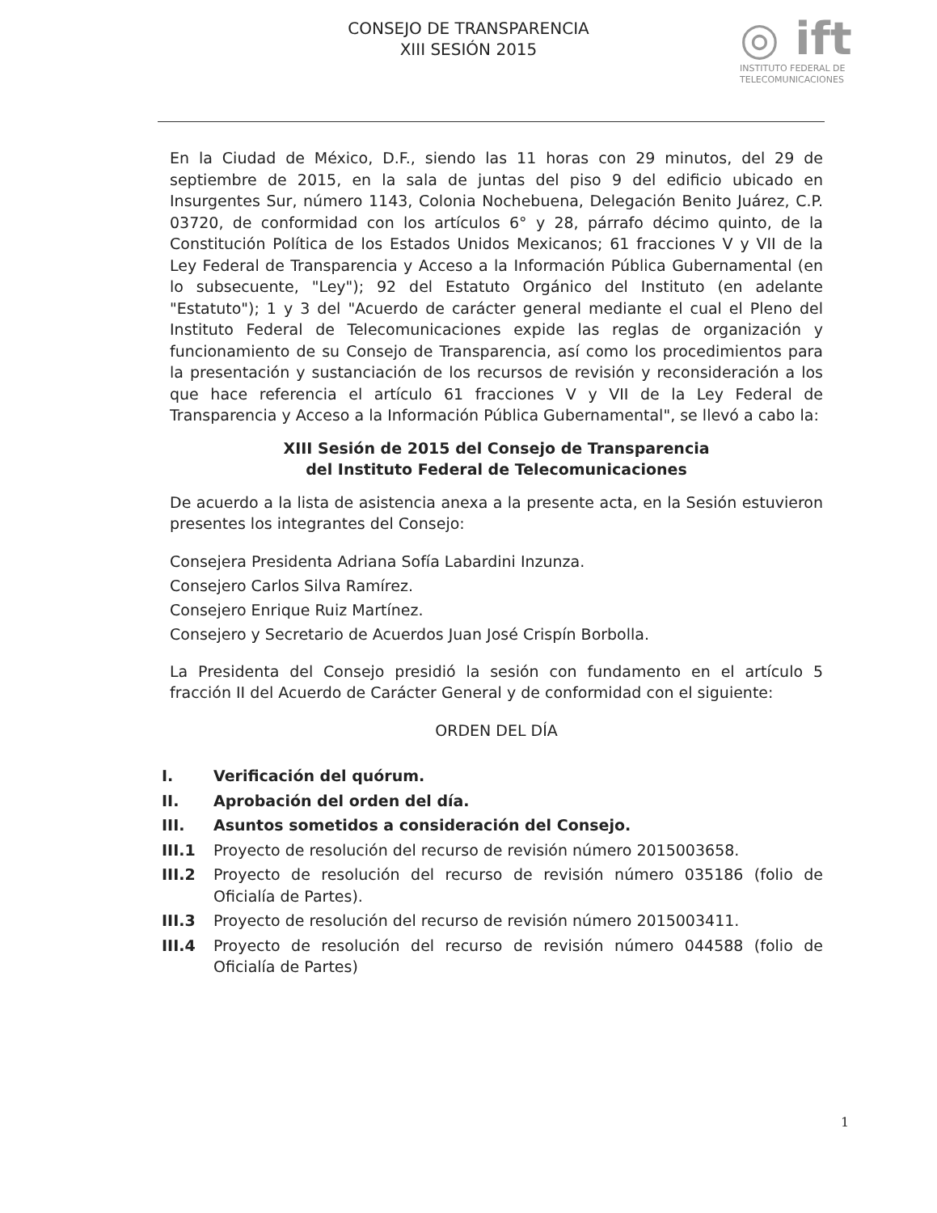CONSEJO DE TRANSPARENCIA
XIII SESIÓN 2015
◎ ift
INSTITUTO FEDERAL DE
TELECOMUNICACIONES
En la Ciudad de México, D.F., siendo las 11 horas con 29 minutos, del 29 de septiembre de 2015, en la sala de juntas del piso 9 del edificio ubicado en Insurgentes Sur, número 1143, Colonia Nochebuena, Delegación Benito Juárez, C.P. 03720, de conformidad con los artículos 6° y 28, párrafo décimo quinto, de la Constitución Política de los Estados Unidos Mexicanos; 61 fracciones V y VII de la Ley Federal de Transparencia y Acceso a la Información Pública Gubernamental (en lo subsecuente, "Ley"); 92 del Estatuto Orgánico del Instituto (en adelante "Estatuto"); 1 y 3 del "Acuerdo de carácter general mediante el cual el Pleno del Instituto Federal de Telecomunicaciones expide las reglas de organización y funcionamiento de su Consejo de Transparencia, así como los procedimientos para la presentación y sustanciación de los recursos de revisión y reconsideración a los que hace referencia el artículo 61 fracciones V y VII de la Ley Federal de Transparencia y Acceso a la Información Pública Gubernamental", se llevó a cabo la:
XIII Sesión de 2015 del Consejo de Transparencia
del Instituto Federal de Telecomunicaciones
De acuerdo a la lista de asistencia anexa a la presente acta, en la Sesión estuvieron presentes los integrantes del Consejo:
Consejera Presidenta Adriana Sofía Labardini Inzunza.
Consejero Carlos Silva Ramírez.
Consejero Enrique Ruiz Martínez.
Consejero y Secretario de Acuerdos Juan José Crispín Borbolla.
La Presidenta del Consejo presidió la sesión con fundamento en el artículo 5 fracción II del Acuerdo de Carácter General y de conformidad con el siguiente:
ORDEN DEL DÍA
I. Verificación del quórum.
II. Aprobación del orden del día.
III. Asuntos sometidos a consideración del Consejo.
III.1 Proyecto de resolución del recurso de revisión número 2015003658.
III.2 Proyecto de resolución del recurso de revisión número 035186 (folio de Oficialía de Partes).
III.3 Proyecto de resolución del recurso de revisión número 2015003411.
III.4 Proyecto de resolución del recurso de revisión número 044588 (folio de Oficialía de Partes)
1